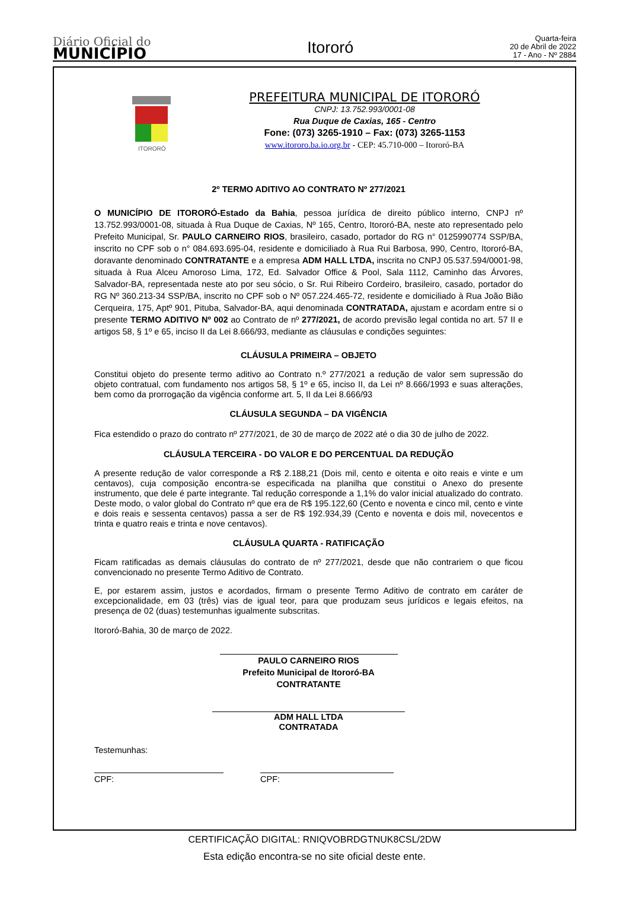Diário Oficial do
MUNICÍPIO
Itororó
Quarta-feira
20 de Abril de 2022
17 - Ano - Nº 2884
ITORORÓ
PREFEITURA MUNICIPAL DE ITORORÓ
CNPJ: 13.752.993/0001-08
Rua Duque de Caxias, 165 - Centro
Fone: (073) 3265-1910 – Fax: (073) 3265-1153
www.itororo.ba.io.org.br - CEP: 45.710-000 – Itororó-BA
2º TERMO ADITIVO AO CONTRATO Nº 277/2021
O MUNICÍPIO DE ITORORÓ-Estado da Bahia, pessoa jurídica de direito público interno, CNPJ nº 13.752.993/0001-08, situada à Rua Duque de Caxias, Nº 165, Centro, Itororó-BA, neste ato representado pelo Prefeito Municipal, Sr. PAULO CARNEIRO RIOS, brasileiro, casado, portador do RG n° 0125990774 SSP/BA, inscrito no CPF sob o n° 084.693.695-04, residente e domiciliado à Rua Rui Barbosa, 990, Centro, Itororó-BA, doravante denominado CONTRATANTE e a empresa ADM HALL LTDA, inscrita no CNPJ 05.537.594/0001-98, situada à Rua Alceu Amoroso Lima, 172, Ed. Salvador Office & Pool, Sala 1112, Caminho das Árvores, Salvador-BA, representada neste ato por seu sócio, o Sr. Rui Ribeiro Cordeiro, brasileiro, casado, portador do RG Nº 360.213-34 SSP/BA, inscrito no CPF sob o Nº 057.224.465-72, residente e domiciliado à Rua João Bião Cerqueira, 175, Aptº 901, Pituba, Salvador-BA, aqui denominada CONTRATADA, ajustam e acordam entre si o presente TERMO ADITIVO Nº 002 ao Contrato de nº 277/2021, de acordo previsão legal contida no art. 57 II e artigos 58, § 1º e 65, inciso II da Lei 8.666/93, mediante as cláusulas e condições seguintes:
CLÁUSULA PRIMEIRA – OBJETO
Constitui objeto do presente termo aditivo ao Contrato n.º 277/2021 a redução de valor sem supressão do objeto contratual, com fundamento nos artigos 58, § 1º e 65, inciso II, da Lei nº 8.666/1993 e suas alterações, bem como da prorrogação da vigência conforme art. 5, II da Lei 8.666/93
CLÁUSULA SEGUNDA – DA VIGÊNCIA
Fica estendido o prazo do contrato nº 277/2021, de 30 de março de 2022 até o dia 30 de julho de 2022.
CLÁUSULA TERCEIRA - DO VALOR E DO PERCENTUAL DA REDUÇÃO
A presente redução de valor corresponde a R$ 2.188,21 (Dois mil, cento e oitenta e oito reais e vinte e um centavos), cuja composição encontra-se especificada na planilha que constitui o Anexo do presente instrumento, que dele é parte integrante. Tal redução corresponde a 1,1% do valor inicial atualizado do contrato. Deste modo, o valor global do Contrato nº que era de R$ 195.122,60 (Cento e noventa e cinco mil, cento e vinte e dois reais e sessenta centavos) passa a ser de R$ 192.934,39 (Cento e noventa e dois mil, novecentos e trinta e quatro reais e trinta e nove centavos).
CLÁUSULA QUARTA - RATIFICAÇÃO
Ficam ratificadas as demais cláusulas do contrato de nº 277/2021, desde que não contrariem o que ficou convencionado no presente Termo Aditivo de Contrato.
E, por estarem assim, justos e acordados, firmam o presente Termo Aditivo de contrato em caráter de excepcionalidade, em 03 (três) vias de igual teor, para que produzam seus jurídicos e legais efeitos, na presença de 02 (duas) testemunhas igualmente subscritas.
Itororó-Bahia, 30 de março de 2022.
PAULO CARNEIRO RIOS
Prefeito Municipal de Itororó-BA
CONTRATANTE
ADM HALL LTDA
CONTRATADA
Testemunhas:
CPF: CPF:
CERTIFICAÇÃO DIGITAL: RNIQVOBRDGTNUK8CSL/2DW
Esta edição encontra-se no site oficial deste ente.